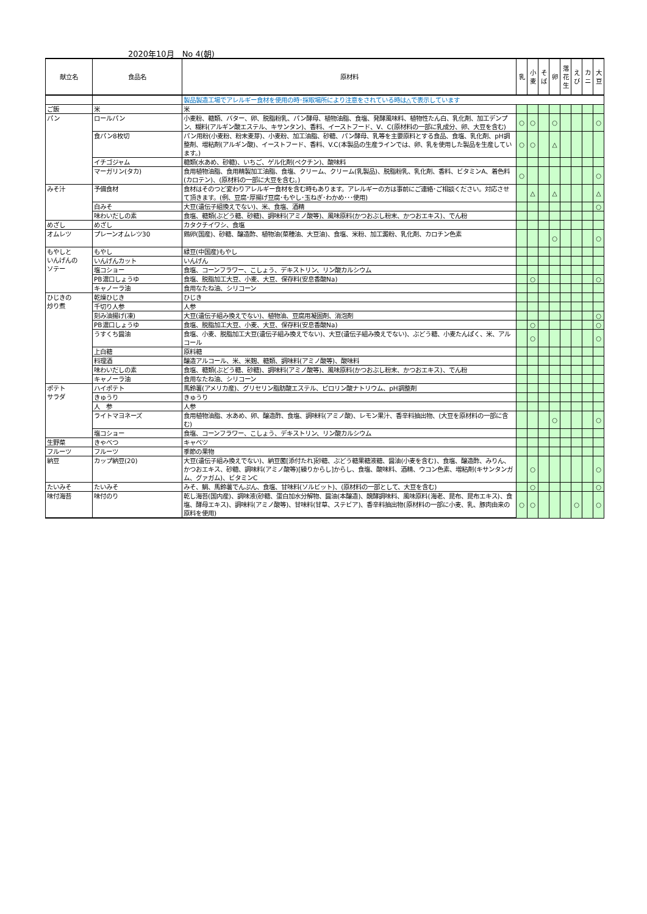2020年10月　No 4(朝)
| 献立名 | 食品名 | 原材料 | 乳 | 小 麦 | そ ば | 卵 | 落 花 生 | え び | カ ニ | 大 豆 |
| --- | --- | --- | --- | --- | --- | --- | --- | --- | --- | --- |
| | | 製品製造工場でアレルギー食材を使用の時･採取場所により注意をされている時は△で表示しています | | | | | | | | |
| ご飯 | 米 | 米 | | | | | | | | |
| パン | ロールパン | 小麦粉、糖類、バター、卵、脱脂粉乳、パン酵母、植物油脂、食塩、発酵風味料、植物性たん白、乳化剤、加工デンプン、糊料(アルギン酸エステル、キサンタン)、香料、イーストフード、V、C(原材料の一部に乳成分、卵、大豆を含む) | ○ | ○ | | ○ | | | | ○ |
| | 食パン8枚切 | パン用粉(小麦粉、粉末麦芽)、小麦粉、加工油脂、砂糖、パン酵母、乳等を主要原料とする食品、食塩、乳化剤、pH調整剤、増粘剤(アルギン酸)、イーストフード、香料、V.C(本製品の生産ラインでは、卵、乳を使用した製品を生産しています。) | ○ | ○ | | △ | | | | |
| | イチゴジャム | 糖類(水あめ、砂糖)、いちご、ゲル化剤(ペクチン)、酸味料 | | | | | | | | |
| | マーガリン(タカ) | 食用植物油脂、食用精製加工油脂、食塩、クリーム、クリーム(乳製品)、脱脂粉乳、乳化剤、香料、ビタミンA、着色料(カロテン)、(原材料の一部に大豆を含む。) | ○ | | | | | | | ○ |
| みそ汁 | 予備食材 | 食材はそのつど変わりアレルギー食材を含む時もあります。アレルギーの方は事前にご連絡･ご相談ください。対応させて頂きます。(例、豆腐･厚揚げ豆腐･もやし･玉ねぎ･わかめ･･･使用) | | △ | | △ | | | | △ |
| | 白みそ | 大豆(遺伝子組換えでない)、米、食塩、酒精 | | | | | | | | ○ |
| | 味わいだしの素 | 食塩、糖類(ぶどう糖、砂糖)、調味料(アミノ酸等)、風味原料(かつおぶし粉末、かつおエキス)、でん粉 | | | | | | | | |
| めざし | めざし | カタクチイワシ、食塩 | | | | | | | | |
| オムレツ | プレーンオムレツ30 | 鶏卵(国産)、砂糖、醸造酢、植物油(菜種油、大豆油)、食塩、米粉、加工澱粉、乳化剤、カロチン色素 | | | | ○ | | | | ○ |
| もやしと いんげんの ソテー | もやし | 緑豆(中国産)もやし | | | | | | | | |
| | いんげんカット | いんげん | | | | | | | | |
| | 塩コショー | 食塩、コーンフラワー、こしょう、デキストリン、リン酸カルシウム | | | | | | | | |
| | PB濃口しょうゆ | 食塩、脱脂加工大豆、小麦、大豆、保存料(安息香酸Na) | | ○ | | | | | | ○ |
| | キャノーラ油 | 食用なたね油、シリコーン | | | | | | | | |
| ひじきの 炒り煮 | 乾燥ひじき | ひじき | | | | | | | | |
| | 千切り人参 | 人参 | | | | | | | | |
| | 刻み油揚げ(凍) | 大豆(遺伝子組み換えでない)、植物油、豆腐用凝固剤、消泡剤 | | | | | | | | ○ |
| | PB濃口しょうゆ | 食塩、脱脂加工大豆、小麦、大豆、保存料(安息香酸Na) | | ○ | | | | | | ○ |
| | うすくち醤油 | 食塩、小麦、脱脂加工大豆(遺伝子組み換えでない)、大豆(遺伝子組み換えでない)、ぶどう糖、小麦たんぱく、米、アルコール | | ○ | | | | | | ○ |
| | 上白糖 | 原料糖 | | | | | | | | |
| | 料理酒 | 醸造アルコール、米、米麹、糖類、調味料(アミノ酸等)、酸味料 | | | | | | | | |
| | 味わいだしの素 | 食塩、糖類(ぶどう糖、砂糖)、調味料(アミノ酸等)、風味原料(かつおぶし粉末、かつおエキス)、でん粉 | | | | | | | | |
| | キャノーラ油 | 食用なたね油、シリコーン | | | | | | | | |
| ポテト サラダ | ハイポテト | 馬鈴薯(アメリカ産)、グリセリン脂肪酸エステル、ピロリン酸ナトリウム、pH調整剤 | | | | | | | | |
| | きゅうり | きゅうり | | | | | | | | |
| | 人 参 | 人参 | | | | | | | | |
| | ライトマヨネーズ | 食用植物油脂、水あめ、卵、醸造酢、食塩、調味料(アミノ酸)、レモン果汁、香辛料抽出物、(大豆を原材料の一部に含む) | | | | ○ | | | | ○ |
| | 塩コショー | 食塩、コーンフラワー、こしょう、デキストリン、リン酸カルシウム | | | | | | | | |
| 生野菜 | きゃべつ | キャベツ | | | | | | | | |
| フルーツ | フルーツ | 季節の果物 | | | | | | | | |
| 納豆 | カップ納豆(20) | 大豆(遺伝子組み換えでない)、納豆菌[添付たれ]砂糖、ぶどう糖果糖液糖、醤油(小麦を含む)、食塩、醸造酢、みりん、かつおエキス、砂糖、調味料(アミノ酸等)[練りからし]からし、食塩、酸味料、酒精、ウコン色素、増粘剤(キサンタンガム、グァガム)、ビタミンC | | ○ | | | | | | ○ |
| たいみそ | たいみそ | みそ、鯛、馬鈴薯でんぷん、食塩、甘味料(ソルビット)、(原材料の一部として、大豆を含む) | | ○ | | | | | | ○ |
| 味付海苔 | 味付のり | 乾し海苔(国内産)、調味液(砂糖、蛋白加水分解物、醤油(本醸造)、醗酵調味料、風味原料(海老、昆布、昆布エキス)、食塩、酵母エキス)、調味料(アミノ酸等)、甘味料(甘草、ステビア)、香辛料抽出物(原材料の一部に小麦、乳、豚肉由来の原料を使用) | ○ | ○ | | | | ○ | | ○ |